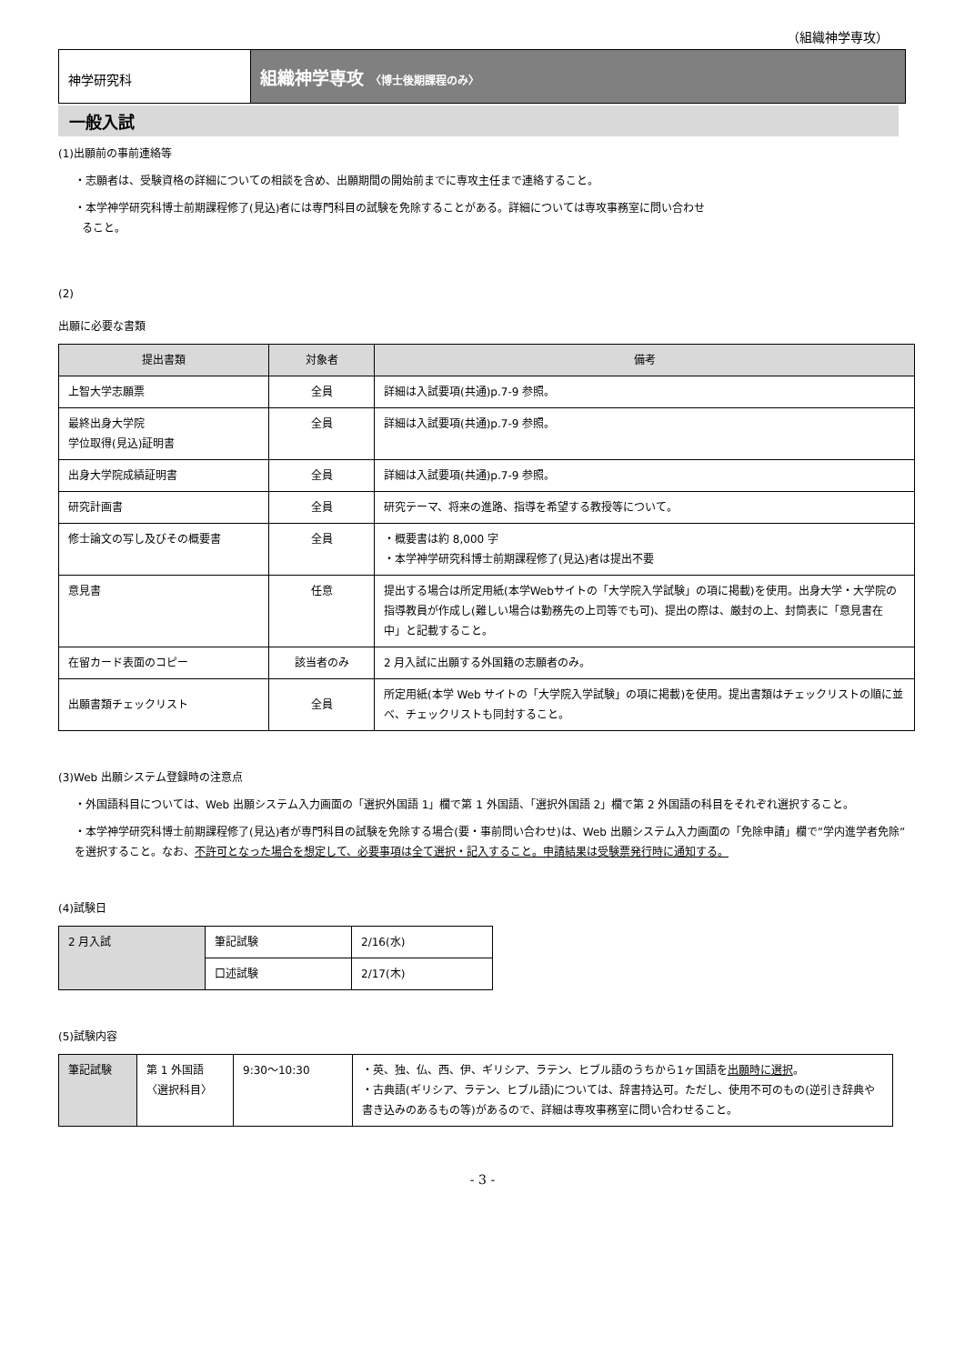（組織神学専攻）
神学研究科
組織神学専攻 〈博士後期課程のみ〉
一般入試
(1)出願前の事前連絡等
・志願者は、受験資格の詳細についての相談を含め、出願期間の開始前までに専攻主任まで連絡すること。
・本学神学研究科博士前期課程修了(見込)者には専門科目の試験を免除することがある。詳細については専攻事務室に問い合わせ
ること。
(2)
出願に必要な書類
| 提出書類 | 対象者 | 備考 |
| --- | --- | --- |
| 上智大学志願票 | 全員 | 詳細は入試要項(共通)p.7-9 参照。 |
| 最終出身大学院 学位取得(見込)証明書 | 全員 | 詳細は入試要項(共通)p.7-9 参照。 |
| 出身大学院成績証明書 | 全員 | 詳細は入試要項(共通)p.7-9 参照。 |
| 研究計画書 | 全員 | 研究テーマ、将来の進路、指導を希望する教授等について。 |
| 修士論文の写し及びその概要書 | 全員 | ・概要書は約 8,000 字 ・本学神学研究科博士前期課程修了(見込)者は提出不要 |
| 意見書 | 任意 | 提出する場合は所定用紙(本学Webサイトの「大学院入学試験」の項に掲載)を使用。出身大学・大学院の指導教員が作成し(難しい場合は勤務先の上司等でも可)、提出の際は、厳封の上、封筒表に「意見書在中」と記載すること。 |
| 在留カード表面のコピー | 該当者のみ | 2 月入試に出願する外国籍の志願者のみ。 |
| 出願書類チェックリスト | 全員 | 所定用紙(本学 Web サイトの「大学院入学試験」の項に掲載)を使用。提出書類はチェックリストの順に並べ、チェックリストも同封すること。 |
(3)Web 出願システム登録時の注意点
・外国語科目については、Web 出願システム入力画面の「選択外国語 1」欄で第 1 外国語、「選択外国語 2」欄で第 2 外国語の科目をそれぞれ選択すること。
・本学神学研究科博士前期課程修了(見込)者が専門科目の試験を免除する場合(要・事前問い合わせ)は、Web 出願システム入力画面の「免除申請」欄で”学内進学者免除”を選択すること。なお、不許可となった場合を想定して、必要事項は全て選択・記入すること。申請結果は受験票発行時に通知する。
(4)試験日
| 2 月入試 | 筆記試験 | 2/16(水) |
| | 口述試験 | 2/17(木) |
(5)試験内容
| 筆記試験 | 第 1 外国語 〈選択科目〉 | 9:30～10:30 | ・英、独、仏、西、伊、ギリシア、ラテン、ヒブル語のうちから1ヶ国語を 出願時に選択 。 ・古典語(ギリシア、ラテン、ヒブル語)については、辞書持込可。ただし、使用不可のもの(逆引き辞典や書き込みのあるもの等)があるので、詳細は専攻事務室に問い合わせること。 |
- 3 -